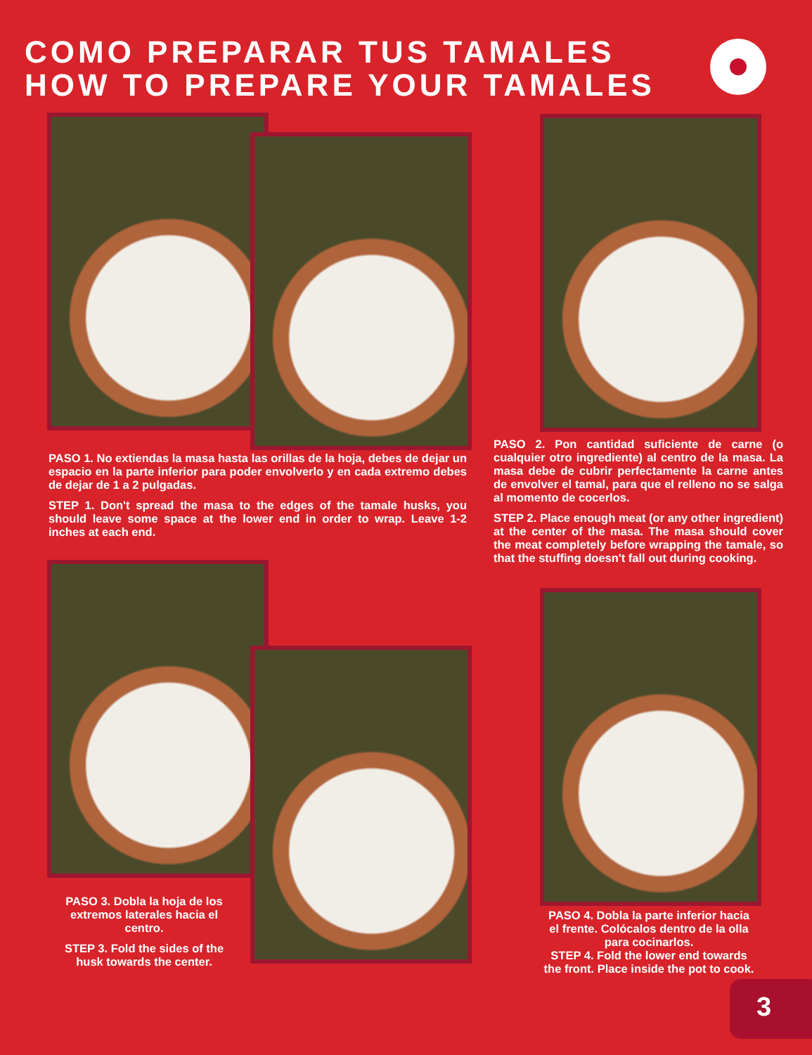COMO PREPARAR TUS TAMALES
HOW TO PREPARE YOUR TAMALES
PASO 1. No extiendas la masa hasta las orillas de la hoja, debes de dejar un espacio en la parte inferior para poder envolverlo y en cada extremo debes de dejar de 1 a 2 pulgadas.
STEP 1. Don't spread the masa to the edges of the tamale husks, you should leave some space at the lower end in order to wrap. Leave 1-2 inches at each end.
PASO 2. Pon cantidad suficiente de carne (o cualquier otro ingrediente) al centro de la masa. La masa debe de cubrir perfectamente la carne antes de envolver el tamal, para que el relleno no se salga al momento de cocerlos.
STEP 2. Place enough meat (or any other ingredient) at the center of the masa. The masa should cover the meat completely before wrapping the tamale, so that the stuffing doesn't fall out during cooking.
PASO 3. Dobla la hoja de los extremos laterales hacia el centro.
STEP 3. Fold the sides of the husk towards the center.
PASO 4. Dobla la parte inferior hacia el frente. Colócalos dentro de la olla para cocinarlos.
STEP 4. Fold the lower end towards the front. Place inside the pot to cook.
3